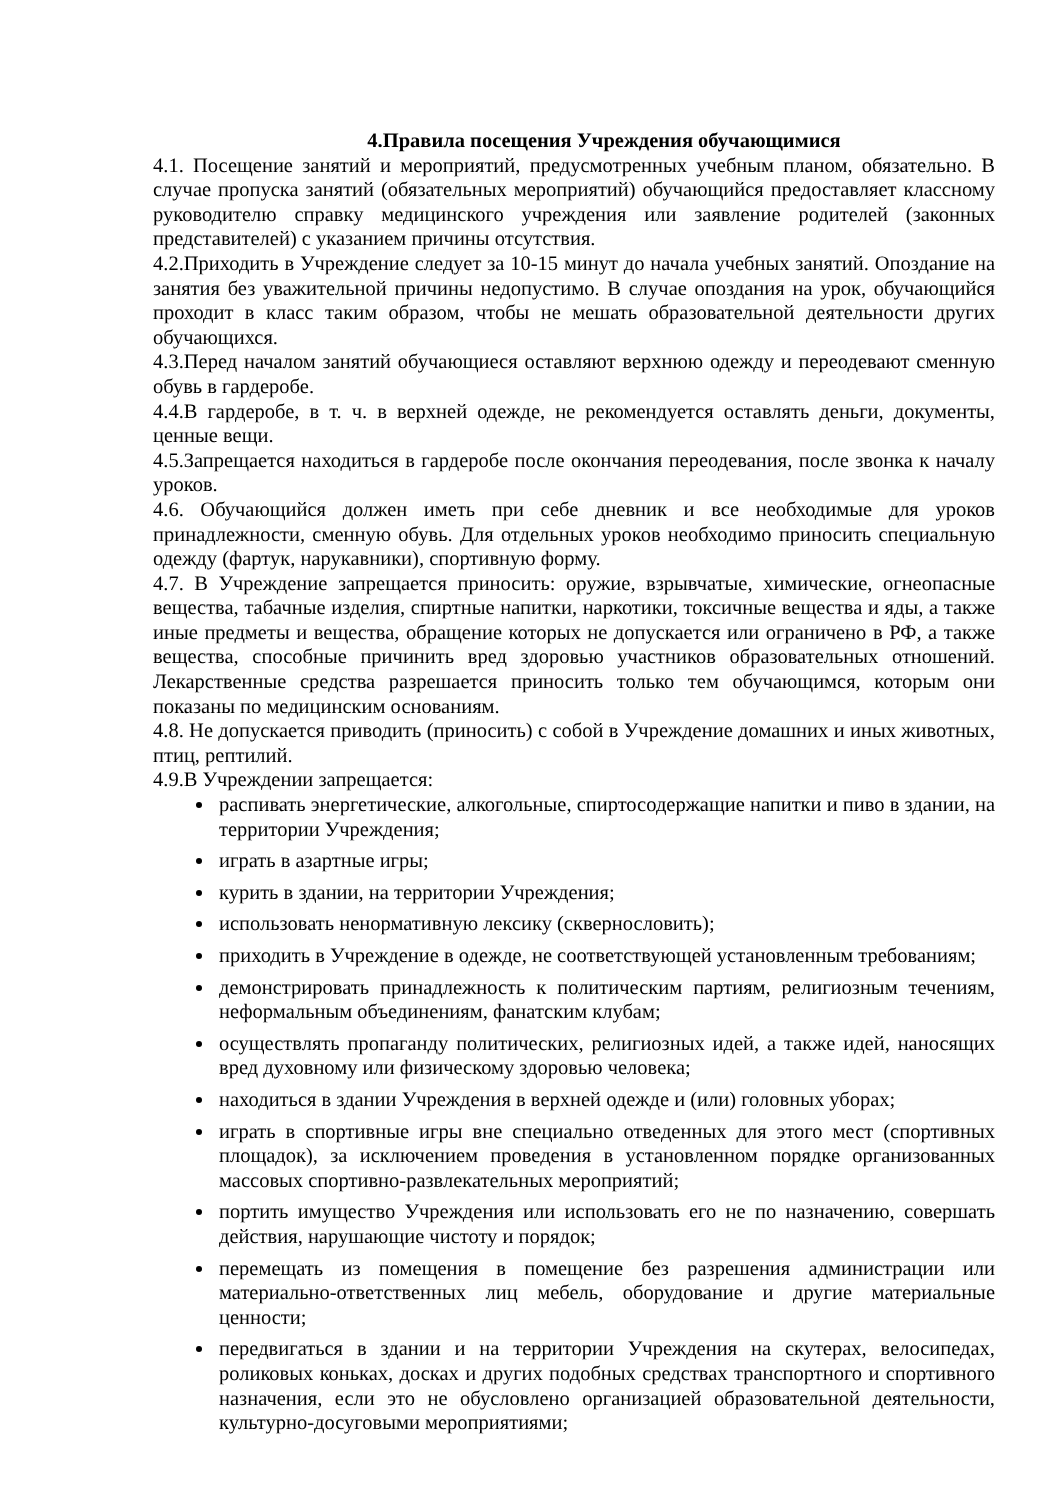4.Правила посещения Учреждения обучающимися
4.1. Посещение занятий и мероприятий, предусмотренных учебным планом, обязательно. В случае пропуска занятий (обязательных мероприятий) обучающийся предоставляет классному руководителю справку медицинского учреждения или заявление родителей (законных представителей) с указанием причины отсутствия.
4.2.Приходить в Учреждение следует за 10-15 минут до начала учебных занятий. Опоздание на занятия без уважительной причины недопустимо. В случае опоздания на урок, обучающийся проходит в класс таким образом, чтобы не мешать образовательной деятельности других обучающихся.
4.3.Перед началом занятий обучающиеся оставляют верхнюю одежду и переодевают сменную обувь в гардеробе.
4.4.В гардеробе, в т. ч. в верхней одежде, не рекомендуется оставлять деньги, документы, ценные вещи.
4.5.Запрещается находиться в гардеробе после окончания переодевания, после звонка к началу уроков.
4.6. Обучающийся должен иметь при себе дневник и все необходимые для уроков принадлежности, сменную обувь. Для отдельных уроков необходимо приносить специальную одежду (фартук, нарукавники), спортивную форму.
4.7. В Учреждение запрещается приносить: оружие, взрывчатые, химические, огнеопасные вещества, табачные изделия, спиртные напитки, наркотики, токсичные вещества и яды, а также иные предметы и вещества, обращение которых не допускается или ограничено в РФ, а также вещества, способные причинить вред здоровью участников образовательных отношений. Лекарственные средства разрешается приносить только тем обучающимся, которым они показаны по медицинским основаниям.
4.8. Не допускается приводить (приносить) с собой в Учреждение домашних и иных животных, птиц, рептилий.
4.9.В Учреждении запрещается:
распивать энергетические, алкогольные, спиртосодержащие напитки и пиво в здании, на территории Учреждения;
играть в азартные игры;
курить в здании, на территории Учреждения;
использовать ненормативную лексику (сквернословить);
приходить в Учреждение в одежде, не соответствующей установленным требованиям;
демонстрировать принадлежность к политическим партиям, религиозным течениям, неформальным объединениям, фанатским клубам;
осуществлять пропаганду политических, религиозных идей, а также идей, наносящих вред духовному или физическому здоровью человека;
находиться в здании Учреждения в верхней одежде и (или) головных уборах;
играть в спортивные игры вне специально отведенных для этого мест (спортивных площадок), за исключением проведения в установленном порядке организованных массовых спортивно-развлекательных мероприятий;
портить имущество Учреждения или использовать его не по назначению, совершать действия, нарушающие чистоту и порядок;
перемещать из помещения в помещение без разрешения администрации или материально-ответственных лиц мебель, оборудование и другие материальные ценности;
передвигаться в здании и на территории Учреждения на скутерах, велосипедах, роликовых коньках, досках и других подобных средствах транспортного и спортивного назначения, если это не обусловлено организацией образовательной деятельности, культурно-досуговыми мероприятиями;